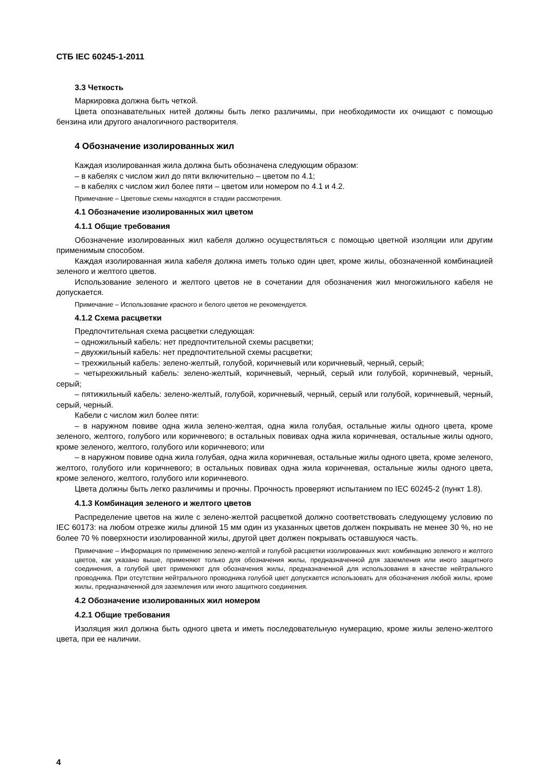СТБ IEC 60245-1-2011
3.3 Четкость
Маркировка должна быть четкой.
Цвета опознавательных нитей должны быть легко различимы, при необходимости их очищают с помощью бензина или другого аналогичного растворителя.
4 Обозначение изолированных жил
Каждая изолированная жила должна быть обозначена следующим образом:
– в кабелях с числом жил до пяти включительно – цветом по 4.1;
– в кабелях с числом жил более пяти – цветом или номером по 4.1 и 4.2.
Примечание – Цветовые схемы находятся в стадии рассмотрения.
4.1 Обозначение изолированных жил цветом
4.1.1 Общие требования
Обозначение изолированных жил кабеля должно осуществляться с помощью цветной изоляции или другим применимым способом.
Каждая изолированная жила кабеля должна иметь только один цвет, кроме жилы, обозначенной комбинацией зеленого и желтого цветов.
Использование зеленого и желтого цветов не в сочетании для обозначения жил многожильного кабеля не допускается.
Примечание – Использование красного и белого цветов не рекомендуется.
4.1.2 Схема расцветки
Предпочтительная схема расцветки следующая:
– одножильный кабель: нет предпочтительной схемы расцветки;
– двухжильный кабель: нет предпочтительной схемы расцветки;
– трехжильный кабель: зелено-желтый, голубой, коричневый или коричневый, черный, серый;
– четырехжильный кабель: зелено-желтый, коричневый, черный, серый или голубой, коричневый, черный, серый;
– пятижильный кабель: зелено-желтый, голубой, коричневый, черный, серый или голубой, коричневый, черный, серый, черный.
Кабели с числом жил более пяти:
– в наружном повиве одна жила зелено-желтая, одна жила голубая, остальные жилы одного цвета, кроме зеленого, желтого, голубого или коричневого; в остальных повивах одна жила коричневая, остальные жилы одного, кроме зеленого, желтого, голубого или коричневого; или
– в наружном повиве одна жила голубая, одна жила коричневая, остальные жилы одного цвета, кроме зеленого, желтого, голубого или коричневого; в остальных повивах одна жила коричневая, остальные жилы одного цвета, кроме зеленого, желтого, голубого или коричневого.
Цвета должны быть легко различимы и прочны. Прочность проверяют испытанием по IEC 60245-2 (пункт 1.8).
4.1.3 Комбинация зеленого и желтого цветов
Распределение цветов на жиле с зелено-желтой расцветкой должно соответствовать следующему условию по IEC 60173: на любом отрезке жилы длиной 15 мм один из указанных цветов должен покрывать не менее 30 %, но не более 70 % поверхности изолированной жилы, другой цвет должен покрывать оставшуюся часть.
Примечание – Информация по применению зелено-желтой и голубой расцветки изолированных жил: комбинацию зеленого и желтого цветов, как указано выше, применяют только для обозначения жилы, предназначенной для заземления или иного защитного соединения, а голубой цвет применяют для обозначения жилы, предназначенной для использования в качестве нейтрального проводника. При отсутствии нейтрального проводника голубой цвет допускается использовать для обозначения любой жилы, кроме жилы, предназначенной для заземления или иного защитного соединения.
4.2 Обозначение изолированных жил номером
4.2.1 Общие требования
Изоляция жил должна быть одного цвета и иметь последовательную нумерацию, кроме жилы зелено-желтого цвета, при ее наличии.
4